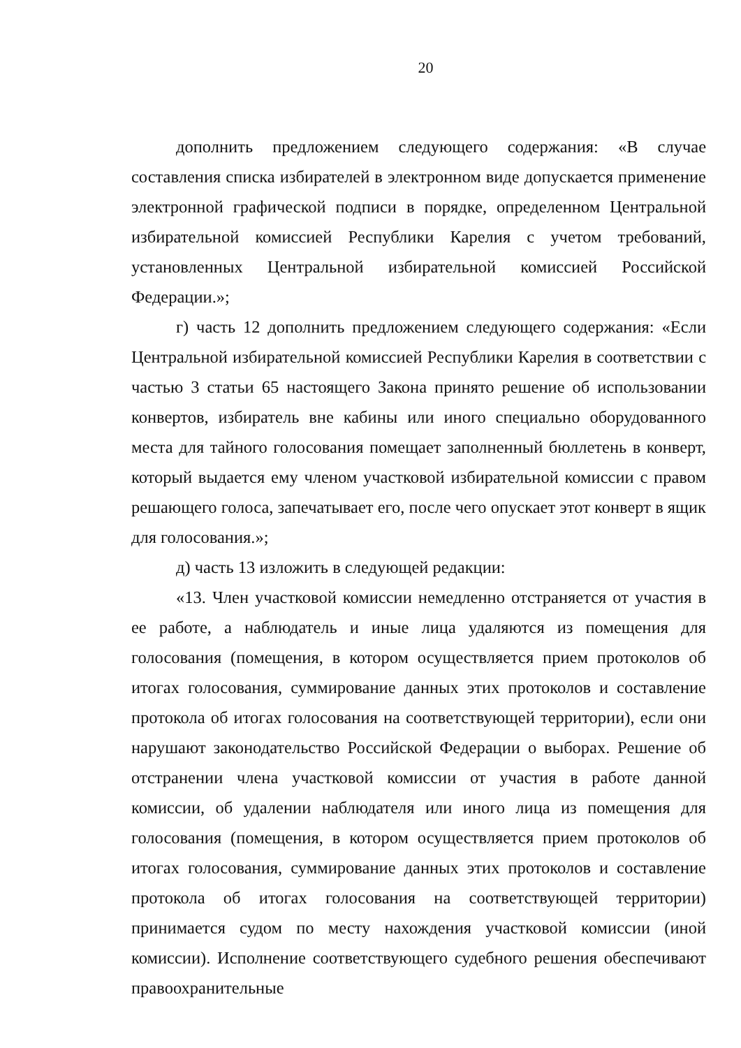20
дополнить предложением следующего содержания: «В случае составления списка избирателей в электронном виде допускается применение электронной графической подписи в порядке, определенном Центральной избирательной комиссией Республики Карелия с учетом требований, установленных Центральной избирательной комиссией Российской Федерации.»;
г) часть 12 дополнить предложением следующего содержания: «Если Центральной избирательной комиссией Республики Карелия в соответствии с частью 3 статьи 65 настоящего Закона принято решение об использовании конвертов, избиратель вне кабины или иного специально оборудованного места для тайного голосования помещает заполненный бюллетень в конверт, который выдается ему членом участковой избирательной комиссии с правом решающего голоса, запечатывает его, после чего опускает этот конверт в ящик для голосования.»;
д) часть 13 изложить в следующей редакции:
«13. Член участковой комиссии немедленно отстраняется от участия в ее работе, а наблюдатель и иные лица удаляются из помещения для голосования (помещения, в котором осуществляется прием протоколов об итогах голосования, суммирование данных этих протоколов и составление протокола об итогах голосования на соответствующей территории), если они нарушают законодательство Российской Федерации о выборах. Решение об отстранении члена участковой комиссии от участия в работе данной комиссии, об удалении наблюдателя или иного лица из помещения для голосования (помещения, в котором осуществляется прием протоколов об итогах голосования, суммирование данных этих протоколов и составление протокола об итогах голосования на соответствующей территории) принимается судом по месту нахождения участковой комиссии (иной комиссии). Исполнение соответствующего судебного решения обеспечивают правоохранительные